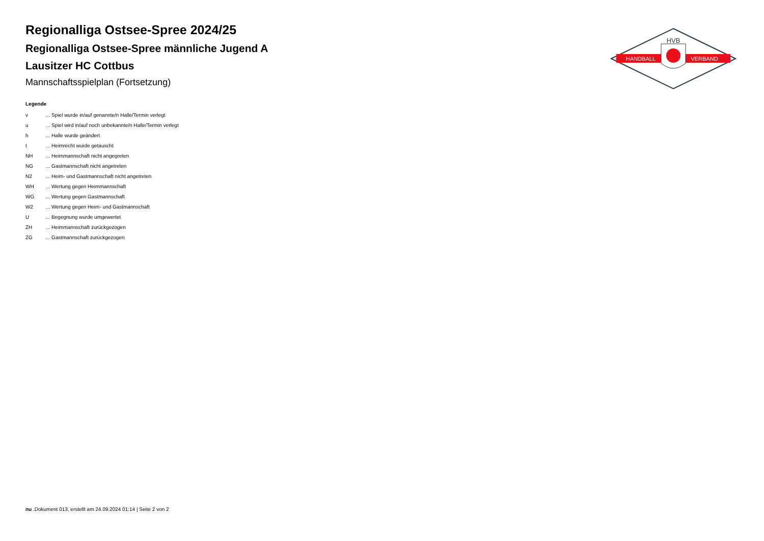HANDBALL
VERBAND
HVB
Regionalliga Ostsee-Spree 2024/25
Regionalliga Ostsee-Spree männliche Jugend A
Lausitzer HC Cottbus
Mannschaftsspielplan (Fortsetzung)
Legende
| v | ... Spiel wurde in/auf genannte/n Halle/Termin verlegt |
| u | ... Spiel wird in/auf noch unbekannte/n Halle/Termin verlegt |
| h | ... Halle wurde geändert |
| t | ... Heimrecht wurde getauscht |
| NH | ... Heimmannschaft nicht angegreten |
| NG | ... Gastmannschaft nicht angetreten |
| N2 | ... Heim- und Gastmannschaft nicht angetreten |
| WH | ... Wertung gegen Heimmannschaft |
| WG | ... Wertung gegen Gastmannschaft |
| W2 | ... Wertung gegen Heim- und Gastmannschaft |
| U | ... Begegnung wurde umgewertet |
| ZH | ... Heimmannschaft zurückgezogen |
| ZG | ... Gastmannschaft zurückgezogen |
nu .Dokument 013, erstellt am 24.09.2024 01:14 | Seite 2 von 2